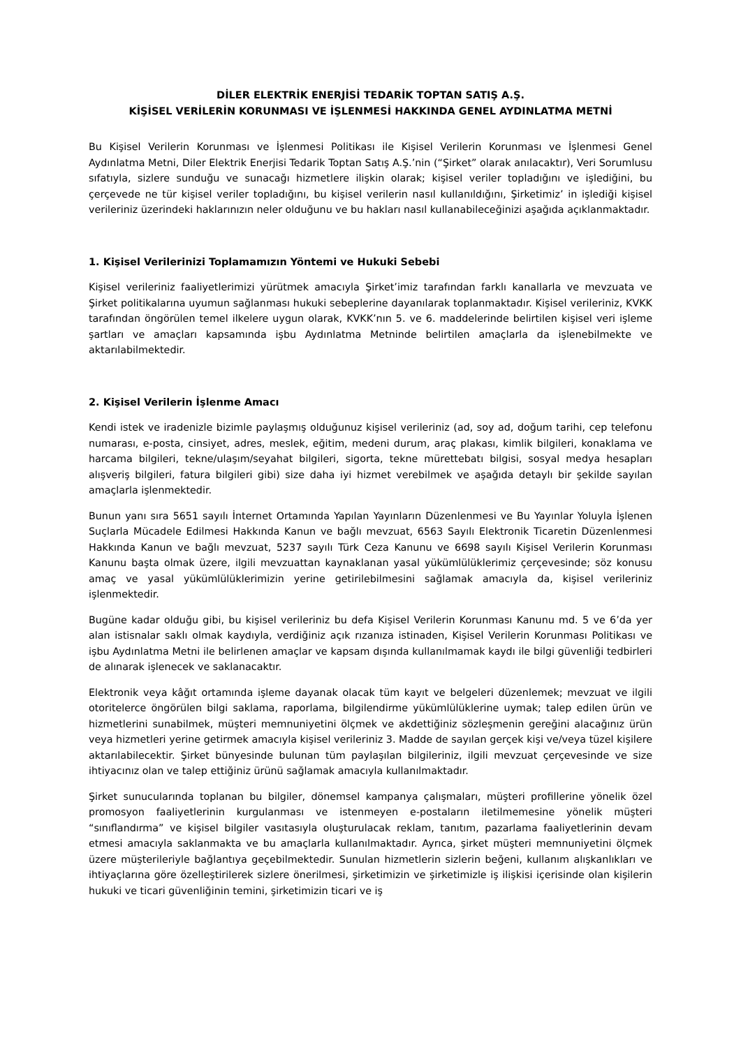DİLER ELEKTRİK ENERJİSİ TEDARİK TOPTAN SATIŞ A.Ş.
KİŞİSEL VERİLERİN KORUNMASI VE İŞLENMESİ HAKKINDA GENEL AYDINLATMA METNİ
Bu Kişisel Verilerin Korunması ve İşlenmesi Politikası ile Kişisel Verilerin Korunması ve İşlenmesi Genel Aydınlatma Metni, Diler Elektrik Enerjisi Tedarik Toptan Satış A.Ş.’nin (“Şirket” olarak anılacaktır), Veri Sorumlusu sıfatıyla, sizlere sunduğu ve sunacağı hizmetlere ilişkin olarak; kişisel veriler topladığını ve işlediğini, bu çerçevede ne tür kişisel veriler topladığını, bu kişisel verilerin nasıl kullanıldığını, Şirketimiz’ in işlediği kişisel verileriniz üzerindeki haklarınızın neler olduğunu ve bu hakları nasıl kullanabileceğinizi aşağıda açıklanmaktadır.
1. Kişisel Verilerinizi Toplamamızın Yöntemi ve Hukuki Sebebi
Kişisel verileriniz faaliyetlerimizi yürütmek amacıyla Şirket’imiz tarafından farklı kanallarla ve mevzuata ve Şirket politikalarına uyumun sağlanması hukuki sebeplerine dayanılarak toplanmaktadır. Kişisel verileriniz, KVKK tarafından öngörülen temel ilkelere uygun olarak, KVKK’nın 5. ve 6. maddelerinde belirtilen kişisel veri işleme şartları ve amaçları kapsamında işbu Aydınlatma Metninde belirtilen amaçlarla da işlenebilmekte ve aktarılabilmektedir.
2. Kişisel Verilerin İşlenme Amacı
Kendi istek ve iradenizle bizimle paylaşmış olduğunuz kişisel verileriniz (ad, soy ad, doğum tarihi, cep telefonu numarası, e-posta, cinsiyet, adres, meslek, eğitim, medeni durum, araç plakası, kimlik bilgileri, konaklama ve harcama bilgileri, tekne/ulaşım/seyahat bilgileri, sigorta, tekne mürettebatı bilgisi, sosyal medya hesapları alışveriş bilgileri, fatura bilgileri gibi) size daha iyi hizmet verebilmek ve aşağıda detaylı bir şekilde sayılan amaçlarla işlenmektedir.
Bunun yanı sıra 5651 sayılı İnternet Ortamında Yapılan Yayınların Düzenlenmesi ve Bu Yayınlar Yoluyla İşlenen Suçlarla Mücadele Edilmesi Hakkında Kanun ve bağlı mevzuat, 6563 Sayılı Elektronik Ticaretin Düzenlenmesi Hakkında Kanun ve bağlı mevzuat, 5237 sayılı Türk Ceza Kanunu ve 6698 sayılı Kişisel Verilerin Korunması Kanunu başta olmak üzere, ilgili mevzuattan kaynaklanan yasal yükümlülüklerimiz çerçevesinde; söz konusu amaç ve yasal yükümlülüklerimizin yerine getirilebilmesini sağlamak amacıyla da, kişisel verileriniz işlenmektedir.
Bugüne kadar olduğu gibi, bu kişisel verileriniz bu defa Kişisel Verilerin Korunması Kanunu md. 5 ve 6’da yer alan istisnalar saklı olmak kaydıyla, verdiğiniz açık rızanıza istinaden, Kişisel Verilerin Korunması Politikası ve işbu Aydınlatma Metni ile belirlenen amaçlar ve kapsam dışında kullanılmamak kaydı ile bilgi güvenliği tedbirleri de alınarak işlenecek ve saklanacaktır.
Elektronik veya kâğıt ortamında işleme dayanak olacak tüm kayıt ve belgeleri düzenlemek; mevzuat ve ilgili otoritelerce öngörülen bilgi saklama, raporlama, bilgilendirme yükümlülüklerine uymak; talep edilen ürün ve hizmetlerini sunabilmek, müşteri memnuniyetini ölçmek ve akdettiğiniz sözleşmenin gereğini alacağınız ürün veya hizmetleri yerine getirmek amacıyla kişisel verileriniz 3. Madde de sayılan gerçek kişi ve/veya tüzel kişilere aktarılabilecektir. Şirket bünyesinde bulunan tüm paylaşılan bilgileriniz, ilgili mevzuat çerçevesinde ve size ihtiyacınız olan ve talep ettiğiniz ürünü sağlamak amacıyla kullanılmaktadır.
Şirket sunucularında toplanan bu bilgiler, dönemsel kampanya çalışmaları, müşteri profillerine yönelik özel promosyon faaliyetlerinin kurgulanması ve istenmeyen e-postaların iletilmemesine yönelik müşteri “sınıflandırma” ve kişisel bilgiler vasıtasıyla oluşturulacak reklam, tanıtım, pazarlama faaliyetlerinin devam etmesi amacıyla saklanmakta ve bu amaçlarla kullanılmaktadır. Ayrıca, şirket müşteri memnuniyetini ölçmek üzere müşterileriyle bağlantıya geçebilmektedir. Sunulan hizmetlerin sizlerin beğeni, kullanım alışkanlıkları ve ihtiyaçlarına göre özelleştirilerek sizlere önerilmesi, şirketimizin ve şirketimizle iş ilişkisi içerisinde olan kişilerin hukuki ve ticari güvenliğinin temini, şirketimizin ticari ve iş